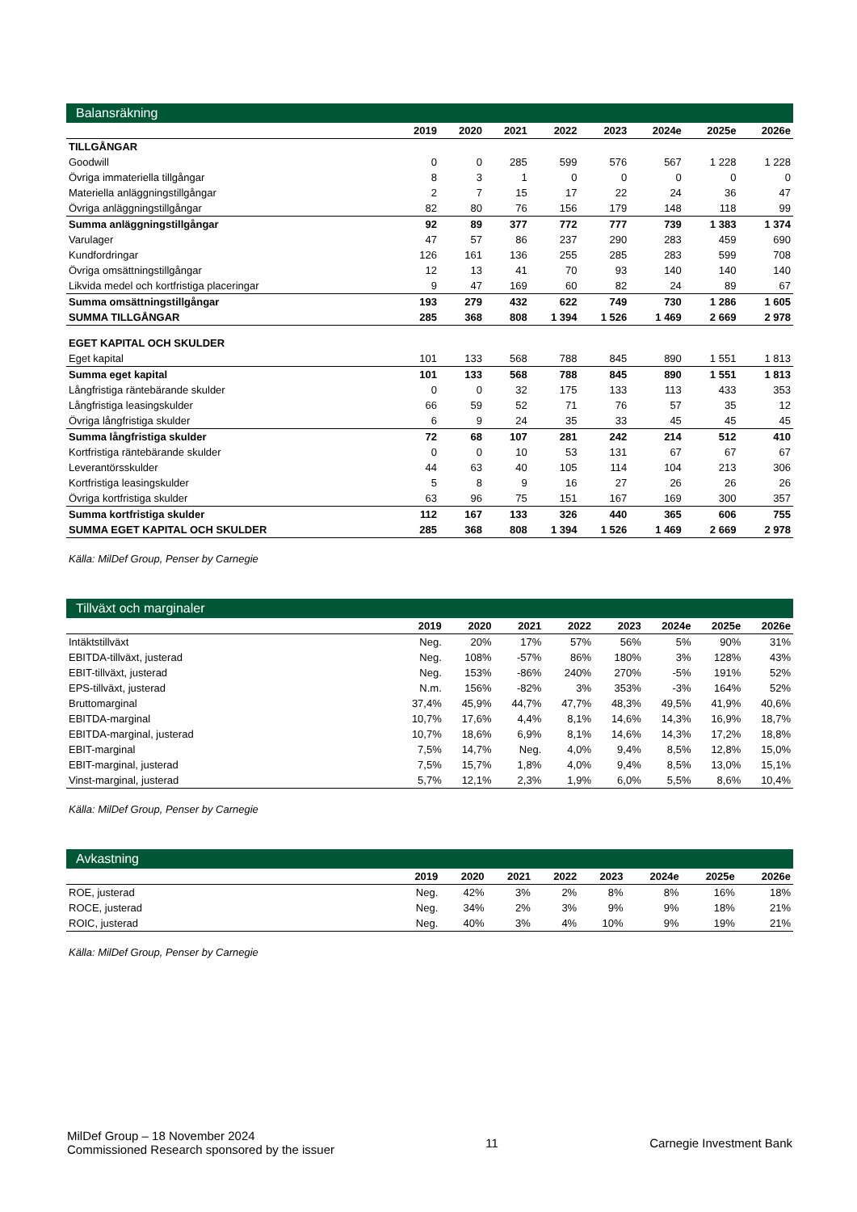Balansräkning
| | 2019 | 2020 | 2021 | 2022 | 2023 | 2024e | 2025e | 2026e |
| --- | --- | --- | --- | --- | --- | --- | --- | --- |
| TILLGÅNGAR | | | | | | | | |
| Goodwill | 0 | 0 | 285 | 599 | 576 | 567 | 1 228 | 1 228 |
| Övriga immateriella tillgångar | 8 | 3 | 1 | 0 | 0 | 0 | 0 | 0 |
| Materiella anläggningstillgångar | 2 | 7 | 15 | 17 | 22 | 24 | 36 | 47 |
| Övriga anläggningstillgångar | 82 | 80 | 76 | 156 | 179 | 148 | 118 | 99 |
| Summa anläggningstillgångar | 92 | 89 | 377 | 772 | 777 | 739 | 1 383 | 1 374 |
| Varulager | 47 | 57 | 86 | 237 | 290 | 283 | 459 | 690 |
| Kundfordringar | 126 | 161 | 136 | 255 | 285 | 283 | 599 | 708 |
| Övriga omsättningstillgångar | 12 | 13 | 41 | 70 | 93 | 140 | 140 | 140 |
| Likvida medel och kortfristiga placeringar | 9 | 47 | 169 | 60 | 82 | 24 | 89 | 67 |
| Summa omsättningstillgångar | 193 | 279 | 432 | 622 | 749 | 730 | 1 286 | 1 605 |
| SUMMA TILLGÅNGAR | 285 | 368 | 808 | 1 394 | 1 526 | 1 469 | 2 669 | 2 978 |
| EGET KAPITAL OCH SKULDER | | | | | | | | |
| Eget kapital | 101 | 133 | 568 | 788 | 845 | 890 | 1 551 | 1 813 |
| Summa eget kapital | 101 | 133 | 568 | 788 | 845 | 890 | 1 551 | 1 813 |
| Långfristiga räntebärande skulder | 0 | 0 | 32 | 175 | 133 | 113 | 433 | 353 |
| Långfristiga leasingskulder | 66 | 59 | 52 | 71 | 76 | 57 | 35 | 12 |
| Övriga långfristiga skulder | 6 | 9 | 24 | 35 | 33 | 45 | 45 | 45 |
| Summa långfristiga skulder | 72 | 68 | 107 | 281 | 242 | 214 | 512 | 410 |
| Kortfristiga räntebärande skulder | 0 | 0 | 10 | 53 | 131 | 67 | 67 | 67 |
| Leverantörsskulder | 44 | 63 | 40 | 105 | 114 | 104 | 213 | 306 |
| Kortfristiga leasingskulder | 5 | 8 | 9 | 16 | 27 | 26 | 26 | 26 |
| Övriga kortfristiga skulder | 63 | 96 | 75 | 151 | 167 | 169 | 300 | 357 |
| Summa kortfristiga skulder | 112 | 167 | 133 | 326 | 440 | 365 | 606 | 755 |
| SUMMA EGET KAPITAL OCH SKULDER | 285 | 368 | 808 | 1 394 | 1 526 | 1 469 | 2 669 | 2 978 |
Källa: MilDef Group, Penser by Carnegie
Tillväxt och marginaler
| | 2019 | 2020 | 2021 | 2022 | 2023 | 2024e | 2025e | 2026e |
| --- | --- | --- | --- | --- | --- | --- | --- | --- |
| Intäktstillväxt | Neg. | 20% | 17% | 57% | 56% | 5% | 90% | 31% |
| EBITDA-tillväxt, justerad | Neg. | 108% | -57% | 86% | 180% | 3% | 128% | 43% |
| EBIT-tillväxt, justerad | Neg. | 153% | -86% | 240% | 270% | -5% | 191% | 52% |
| EPS-tillväxt, justerad | N.m. | 156% | -82% | 3% | 353% | -3% | 164% | 52% |
| Bruttomarginal | 37,4% | 45,9% | 44,7% | 47,7% | 48,3% | 49,5% | 41,9% | 40,6% |
| EBITDA-marginal | 10,7% | 17,6% | 4,4% | 8,1% | 14,6% | 14,3% | 16,9% | 18,7% |
| EBITDA-marginal, justerad | 10,7% | 18,6% | 6,9% | 8,1% | 14,6% | 14,3% | 17,2% | 18,8% |
| EBIT-marginal | 7,5% | 14,7% | Neg. | 4,0% | 9,4% | 8,5% | 12,8% | 15,0% |
| EBIT-marginal, justerad | 7,5% | 15,7% | 1,8% | 4,0% | 9,4% | 8,5% | 13,0% | 15,1% |
| Vinst-marginal, justerad | 5,7% | 12,1% | 2,3% | 1,9% | 6,0% | 5,5% | 8,6% | 10,4% |
Källa: MilDef Group, Penser by Carnegie
Avkastning
| | 2019 | 2020 | 2021 | 2022 | 2023 | 2024e | 2025e | 2026e |
| --- | --- | --- | --- | --- | --- | --- | --- | --- |
| ROE, justerad | Neg. | 42% | 3% | 2% | 8% | 8% | 16% | 18% |
| ROCE, justerad | Neg. | 34% | 2% | 3% | 9% | 9% | 18% | 21% |
| ROIC, justerad | Neg. | 40% | 3% | 4% | 10% | 9% | 19% | 21% |
Källa: MilDef Group, Penser by Carnegie
MilDef Group – 18 November 2024
Commissioned Research sponsored by the issuer
11 Carnegie Investment Bank